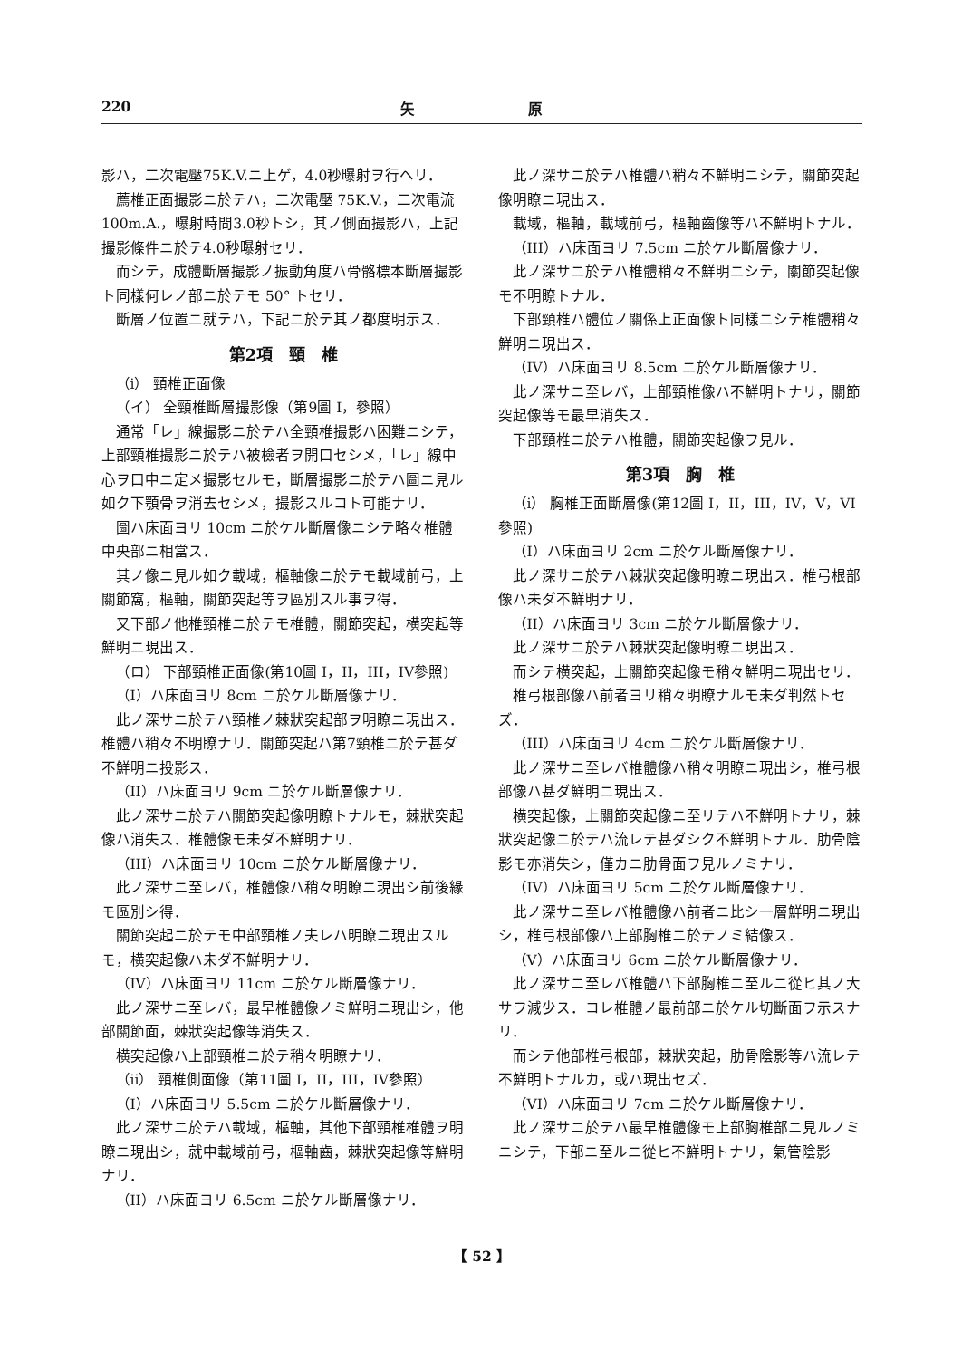220 矢 原
影ハ，二次電壓75K.V.ニ上ゲ，4.0秒曝射ヲ行ヘリ．
薦椎正面撮影ニ於テハ，二次電壓 75K.V.，二次電流 100m.A.，曝射時間3.0秒トシ，其ノ側面撮影ハ，上記撮影條件ニ於テ4.0秒曝射セリ．
而シテ，成體斷層撮影ノ振動角度ハ骨骼標本斷層撮影ト同樣何レノ部ニ於テモ 50° トセリ．
斷層ノ位置ニ就テハ，下記ニ於テ其ノ都度明示ス．
第2項　頸　椎
（i） 頸椎正面像
（イ） 全頸椎斷層撮影像（第9圖 I，參照）
通常「レ」線撮影ニ於テハ全頸椎撮影ハ困難ニシテ，上部頸椎撮影ニ於テハ被檢者ヲ開口セシメ，「レ」線中心ヲ口中ニ定メ撮影セルモ，斷層撮影ニ於テハ圖ニ見ル如ク下顎骨ヲ消去セシメ，撮影スルコト可能ナリ．
圖ハ床面ヨリ 10cm ニ於ケル斷層像ニシテ略々椎體中央部ニ相當ス．
其ノ像ニ見ル如ク載域，樞軸像ニ於テモ載域前弓，上關節窩，樞軸，關節突起等ヲ區別スル事ヲ得．
又下部ノ他椎頸椎ニ於テモ椎體，關節突起，横突起等鮮明ニ現出ス．
（ロ） 下部頸椎正面像(第10圖 I，II，III，IV參照)
（I）ハ床面ヨリ 8cm ニ於ケル斷層像ナリ．
此ノ深サニ於テハ頸椎ノ棘狀突起部ヲ明瞭ニ現出ス．椎體ハ稍々不明瞭ナリ．關節突起ハ第7頸椎ニ於テ甚ダ不鮮明ニ投影ス．
（II）ハ床面ヨリ 9cm ニ於ケル斷層像ナリ．
此ノ深サニ於テハ關節突起像明瞭トナルモ，棘狀突起像ハ消失ス．椎體像モ未ダ不鮮明ナリ．
（III）ハ床面ヨリ 10cm ニ於ケル斷層像ナリ．
此ノ深サニ至レバ，椎體像ハ稍々明瞭ニ現出シ前後緣モ區別シ得．
關節突起ニ於テモ中部頸椎ノ夫レハ明瞭ニ現出スルモ，横突起像ハ未ダ不鮮明ナリ．
（IV）ハ床面ヨリ 11cm ニ於ケル斷層像ナリ．
此ノ深サニ至レバ，最早椎體像ノミ鮮明ニ現出シ，他部關節面，棘狀突起像等消失ス．
横突起像ハ上部頸椎ニ於テ稍々明瞭ナリ．
（ii） 頸椎側面像（第11圖 I，II，III，IV參照）
（I）ハ床面ヨリ 5.5cm ニ於ケル斷層像ナリ．
此ノ深サニ於テハ載域，樞軸，其他下部頸椎椎體ヲ明瞭ニ現出シ，就中載域前弓，樞軸齒，棘狀突起像等鮮明ナリ．
（II）ハ床面ヨリ 6.5cm ニ於ケル斷層像ナリ．
此ノ深サニ於テハ椎體ハ稍々不鮮明ニシテ，關節突起像明瞭ニ現出ス．
載域，樞軸，載域前弓，樞軸齒像等ハ不鮮明トナル．
（III）ハ床面ヨリ 7.5cm ニ於ケル斷層像ナリ．
此ノ深サニ於テハ椎體稍々不鮮明ニシテ，關節突起像モ不明瞭トナル．
下部頸椎ハ體位ノ關係上正面像ト同樣ニシテ椎體稍々鮮明ニ現出ス．
（IV）ハ床面ヨリ 8.5cm ニ於ケル斷層像ナリ．
此ノ深サニ至レバ，上部頸椎像ハ不鮮明トナリ，關節突起像等モ最早消失ス．
下部頸椎ニ於テハ椎體，關節突起像ヲ見ル．
第3項　胸　椎
（i） 胸椎正面斷層像(第12圖 I，II，III，IV，V，VI參照)
（I）ハ床面ヨリ 2cm ニ於ケル斷層像ナリ．
此ノ深サニ於テハ棘狀突起像明瞭ニ現出ス．椎弓根部像ハ未ダ不鮮明ナリ．
（II）ハ床面ヨリ 3cm ニ於ケル斷層像ナリ．
此ノ深サニ於テハ棘狀突起像明瞭ニ現出ス．
而シテ横突起，上關節突起像モ稍々鮮明ニ現出セリ．
椎弓根部像ハ前者ヨリ稍々明瞭ナルモ未ダ判然トセズ．
（III）ハ床面ヨリ 4cm ニ於ケル斷層像ナリ．
此ノ深サニ至レバ椎體像ハ稍々明瞭ニ現出シ，椎弓根部像ハ甚ダ鮮明ニ現出ス．
横突起像，上關節突起像ニ至リテハ不鮮明トナリ，棘狀突起像ニ於テハ流レテ甚ダシク不鮮明トナル．肋骨陰影モ亦消失シ，僅カニ肋骨面ヲ見ルノミナリ．
（IV）ハ床面ヨリ 5cm ニ於ケル斷層像ナリ．
此ノ深サニ至レバ椎體像ハ前者ニ比シ一層鮮明ニ現出シ，椎弓根部像ハ上部胸椎ニ於テノミ結像ス．
（V）ハ床面ヨリ 6cm ニ於ケル斷層像ナリ．
此ノ深サニ至レバ椎體ハ下部胸椎ニ至ルニ從ヒ其ノ大サヲ減少ス．コレ椎體ノ最前部ニ於ケル切斷面ヲ示スナリ．
而シテ他部椎弓根部，棘狀突起，肋骨陰影等ハ流レテ不鮮明トナルカ，或ハ現出セズ．
（VI）ハ床面ヨリ 7cm ニ於ケル斷層像ナリ．
此ノ深サニ於テハ最早椎體像モ上部胸椎部ニ見ルノミニシテ，下部ニ至ルニ從ヒ不鮮明トナリ，氣管陰影
【 52 】